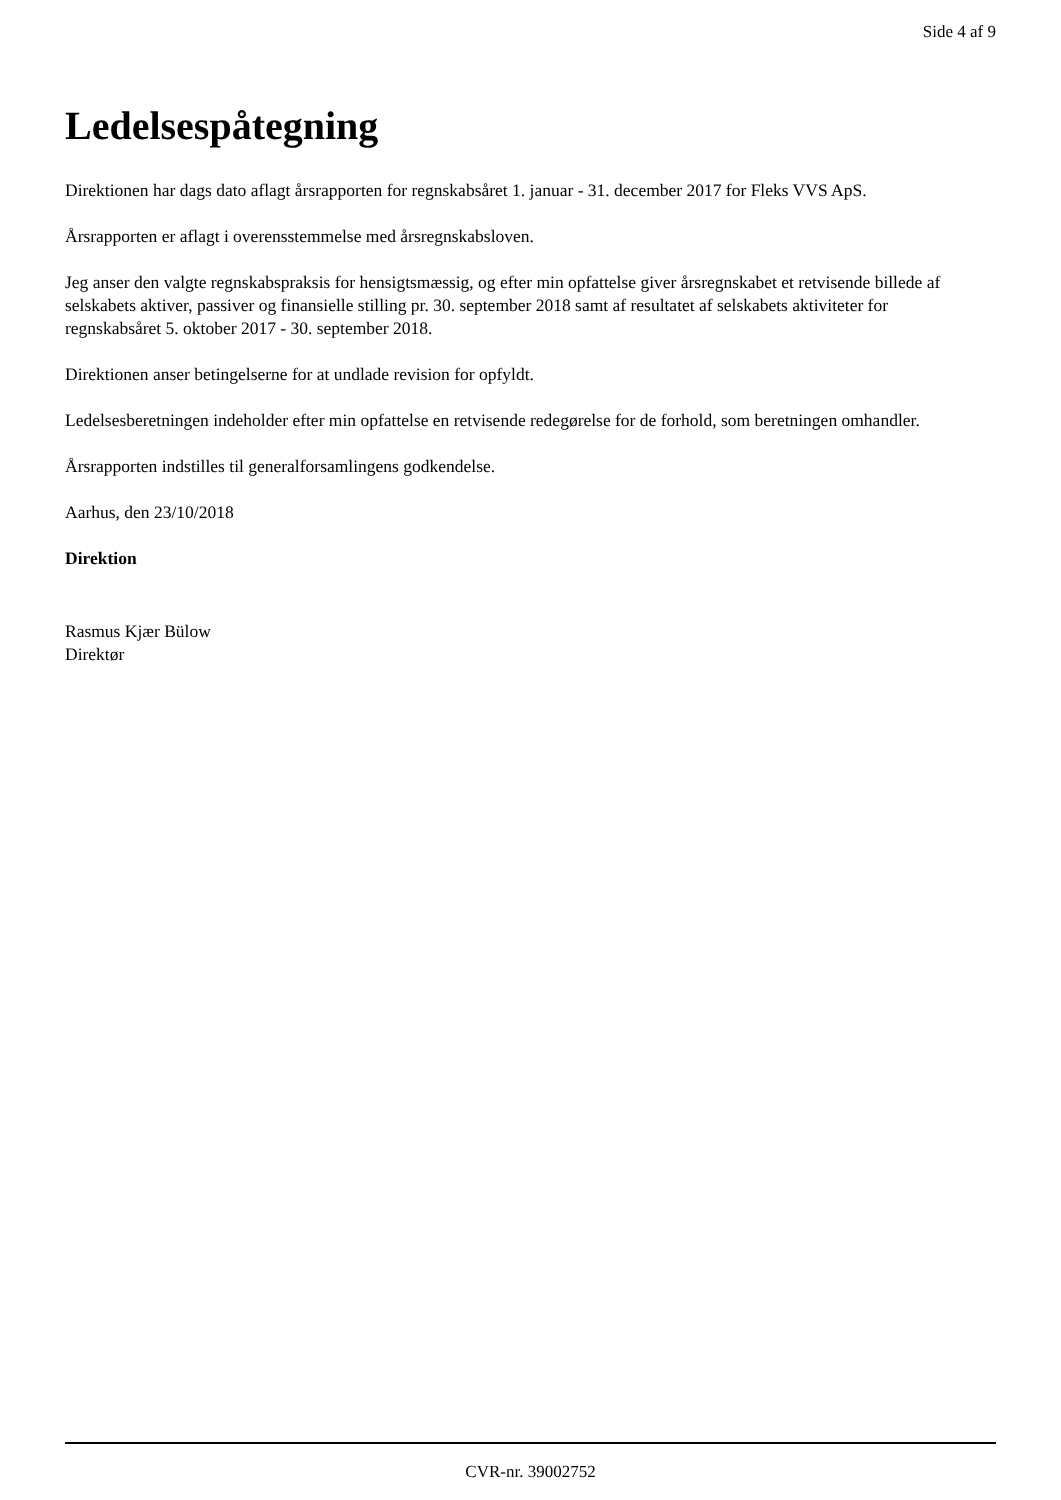Side 4 af 9
Ledelsespåtegning
Direktionen har dags dato aflagt årsrapporten for regnskabsåret 1. januar - 31. december 2017 for Fleks VVS ApS.
Årsrapporten er aflagt i overensstemmelse med årsregnskabsloven.
Jeg anser den valgte regnskabspraksis for hensigtsmæssig, og efter min opfattelse giver årsregnskabet et retvisende billede af selskabets aktiver, passiver og finansielle stilling pr. 30. september 2018 samt af resultatet af selskabets aktiviteter for regnskabsåret 5. oktober 2017 - 30. september 2018.
Direktionen anser betingelserne for at undlade revision for opfyldt.
Ledelsesberetningen indeholder efter min opfattelse en retvisende redegørelse for de forhold, som beretningen omhandler.
Årsrapporten indstilles til generalforsamlingens godkendelse.
Aarhus, den 23/10/2018
Direktion
Rasmus Kjær Bülow
Direktør
CVR-nr. 39002752